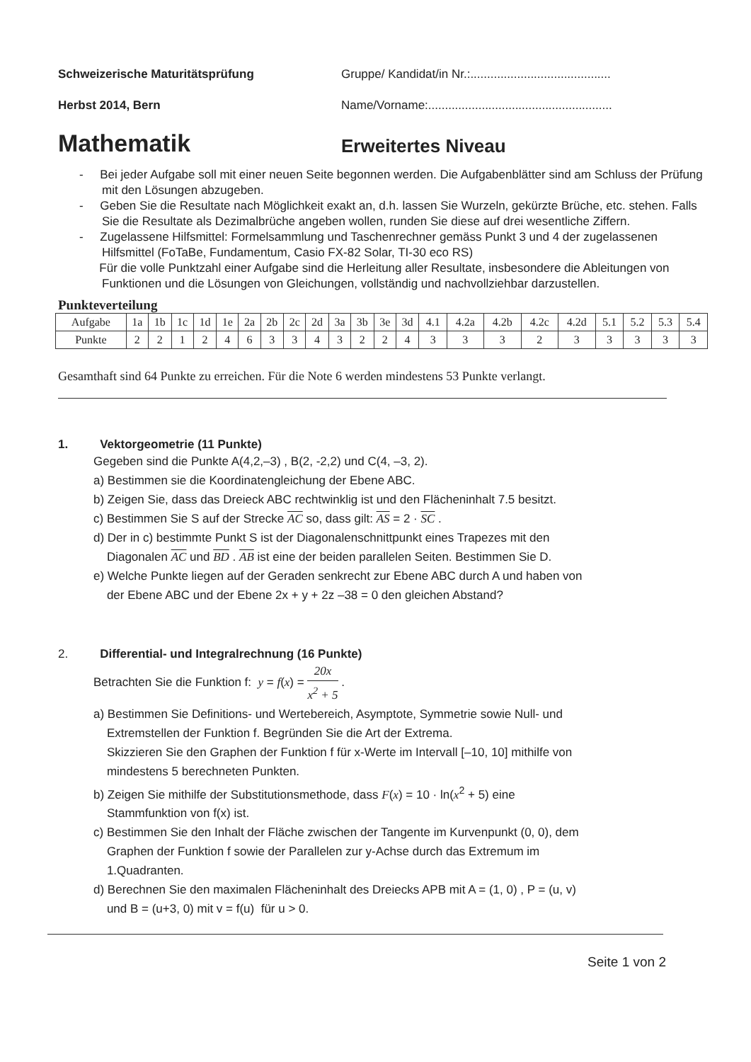Schweizerische Maturitätsprüfung Gruppe/ Kandidat/in Nr.:..........................................
Herbst 2014, Bern Name/Vorname:.......................................................
Mathematik
Erweitertes Niveau
- Bei jeder Aufgabe soll mit einer neuen Seite begonnen werden. Die Aufgabenblätter sind am Schluss der Prüfung mit den Lösungen abzugeben.
- Geben Sie die Resultate nach Möglichkeit exakt an, d.h. lassen Sie Wurzeln, gekürzte Brüche, etc. stehen. Falls Sie die Resultate als Dezimalbrüche angeben wollen, runden Sie diese auf drei wesentliche Ziffern.
- Zugelassene Hilfsmittel: Formelsammlung und Taschenrechner gemäss Punkt 3 und 4 der zugelassenen Hilfsmittel (FoTaBe, Fundamentum, Casio FX-82 Solar, TI-30 eco RS)
Für die volle Punktzahl einer Aufgabe sind die Herleitung aller Resultate, insbesondere die Ableitungen von Funktionen und die Lösungen von Gleichungen, vollständig und nachvollziehbar darzustellen.
Punkteverteilung
| Aufgabe | 1a | 1b | 1c | 1d | 1e | 2a | 2b | 2c | 2d | 3a | 3b | 3e | 3d | 4.1 | 4.2a | 4.2b | 4.2c | 4.2d | 5.1 | 5.2 | 5.3 | 5.4 |
| Punkte | 2 | 2 | 1 | 2 | 4 | 6 | 3 | 3 | 4 | 3 | 2 | 2 | 4 | 3 | 3 | 3 | 2 | 3 | 3 | 3 | 3 | 3 |
Gesamthaft sind 64 Punkte zu erreichen. Für die Note 6 werden mindestens 53 Punkte verlangt.
1. Vektorgeometrie (11 Punkte)
Gegeben sind die Punkte A(4,2,–3) , B(2, -2,2) und C(4, –3, 2).
a) Bestimmen sie die Koordinatengleichung der Ebene ABC.
b) Zeigen Sie, dass das Dreieck ABC rechtwinklig ist und den Flächeninhalt 7.5 besitzt.
c) Bestimmen Sie S auf der Strecke AC so, dass gilt: AS = 2 · SC .
d) Der in c) bestimmte Punkt S ist der Diagonalenschnittpunkt eines Trapezes mit den
Diagonalen AC und BD . AB ist eine der beiden parallelen Seiten. Bestimmen Sie D.
e) Welche Punkte liegen auf der Geraden senkrecht zur Ebene ABC durch A und haben von
der Ebene ABC und der Ebene 2x + y + 2z –38 = 0 den gleichen Abstand?
2. Differential- und Integralrechnung (16 Punkte)
Betrachten Sie die Funktion f: y = f(x) = 20x x<sup>2</sup> + 5 .
a) Bestimmen Sie Definitions- und Wertebereich, Asymptote, Symmetrie sowie Null- und
Extremstellen der Funktion f. Begründen Sie die Art der Extrema.
Skizzieren Sie den Graphen der Funktion f für x-Werte im Intervall [–10, 10] mithilfe von
mindestens 5 berechneten Punkten.
b) Zeigen Sie mithilfe der Substitutionsmethode, dass F(x) = 10 · ln(x<sup>2</sup> + 5) eine
Stammfunktion von f(x) ist.
c) Bestimmen Sie den Inhalt der Fläche zwischen der Tangente im Kurvenpunkt (0, 0), dem
Graphen der Funktion f sowie der Parallelen zur y-Achse durch das Extremum im
1.Quadranten.
d) Berechnen Sie den maximalen Flächeninhalt des Dreiecks APB mit A = (1, 0) , P = (u, v)
und B = (u+3, 0) mit v = f(u) für u > 0.
Seite 1 von 2